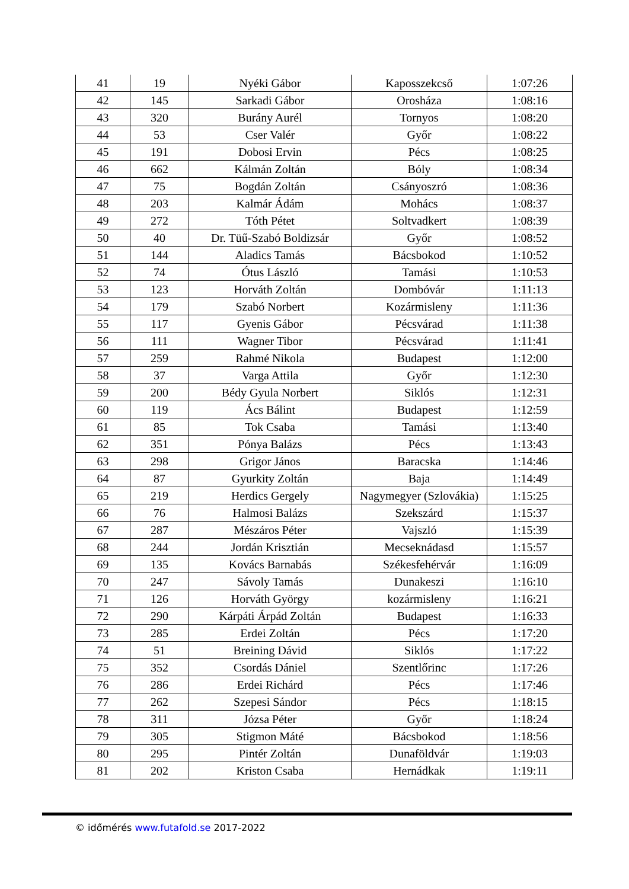| 41 | 19 | Nyéki Gábor | Kaposszekcső | 1:07:26 |
| 42 | 145 | Sarkadi Gábor | Orosháza | 1:08:16 |
| 43 | 320 | Burány Aurél | Tornyos | 1:08:20 |
| 44 | 53 | Cser Valér | Győr | 1:08:22 |
| 45 | 191 | Dobosi Ervin | Pécs | 1:08:25 |
| 46 | 662 | Kálmán Zoltán | Bóly | 1:08:34 |
| 47 | 75 | Bogdán Zoltán | Csányoszró | 1:08:36 |
| 48 | 203 | Kalmár Ádám | Mohács | 1:08:37 |
| 49 | 272 | Tóth Pétet | Soltvadkert | 1:08:39 |
| 50 | 40 | Dr. Tüű-Szabó Boldizsár | Győr | 1:08:52 |
| 51 | 144 | Aladics Tamás | Bácsbokod | 1:10:52 |
| 52 | 74 | Ótus László | Tamási | 1:10:53 |
| 53 | 123 | Horváth Zoltán | Dombóvár | 1:11:13 |
| 54 | 179 | Szabó Norbert | Kozármisleny | 1:11:36 |
| 55 | 117 | Gyenis Gábor | Pécsvárad | 1:11:38 |
| 56 | 111 | Wagner Tibor | Pécsvárad | 1:11:41 |
| 57 | 259 | Rahmé Nikola | Budapest | 1:12:00 |
| 58 | 37 | Varga Attila | Győr | 1:12:30 |
| 59 | 200 | Bédy Gyula Norbert | Siklós | 1:12:31 |
| 60 | 119 | Ács Bálint | Budapest | 1:12:59 |
| 61 | 85 | Tok Csaba | Tamási | 1:13:40 |
| 62 | 351 | Pónya Balázs | Pécs | 1:13:43 |
| 63 | 298 | Grigor János | Baracska | 1:14:46 |
| 64 | 87 | Gyurkity Zoltán | Baja | 1:14:49 |
| 65 | 219 | Herdics Gergely | Nagymegyer (Szlovákia) | 1:15:25 |
| 66 | 76 | Halmosi Balázs | Szekszárd | 1:15:37 |
| 67 | 287 | Mészáros Péter | Vajszló | 1:15:39 |
| 68 | 244 | Jordán Krisztián | Mecseknádasd | 1:15:57 |
| 69 | 135 | Kovács Barnabás | Székesfehérvár | 1:16:09 |
| 70 | 247 | Sávoly Tamás | Dunakeszi | 1:16:10 |
| 71 | 126 | Horváth György | kozármisleny | 1:16:21 |
| 72 | 290 | Kárpáti Árpád Zoltán | Budapest | 1:16:33 |
| 73 | 285 | Erdei Zoltán | Pécs | 1:17:20 |
| 74 | 51 | Breining Dávid | Siklós | 1:17:22 |
| 75 | 352 | Csordás Dániel | Szentlőrinc | 1:17:26 |
| 76 | 286 | Erdei Richárd | Pécs | 1:17:46 |
| 77 | 262 | Szepesi Sándor | Pécs | 1:18:15 |
| 78 | 311 | Józsa Péter | Győr | 1:18:24 |
| 79 | 305 | Stigmon Máté | Bácsbokod | 1:18:56 |
| 80 | 295 | Pintér Zoltán | Dunaföldvár | 1:19:03 |
| 81 | 202 | Kriston Csaba | Hernádkak | 1:19:11 |
© időmérés www.futafold.se 2017-2022